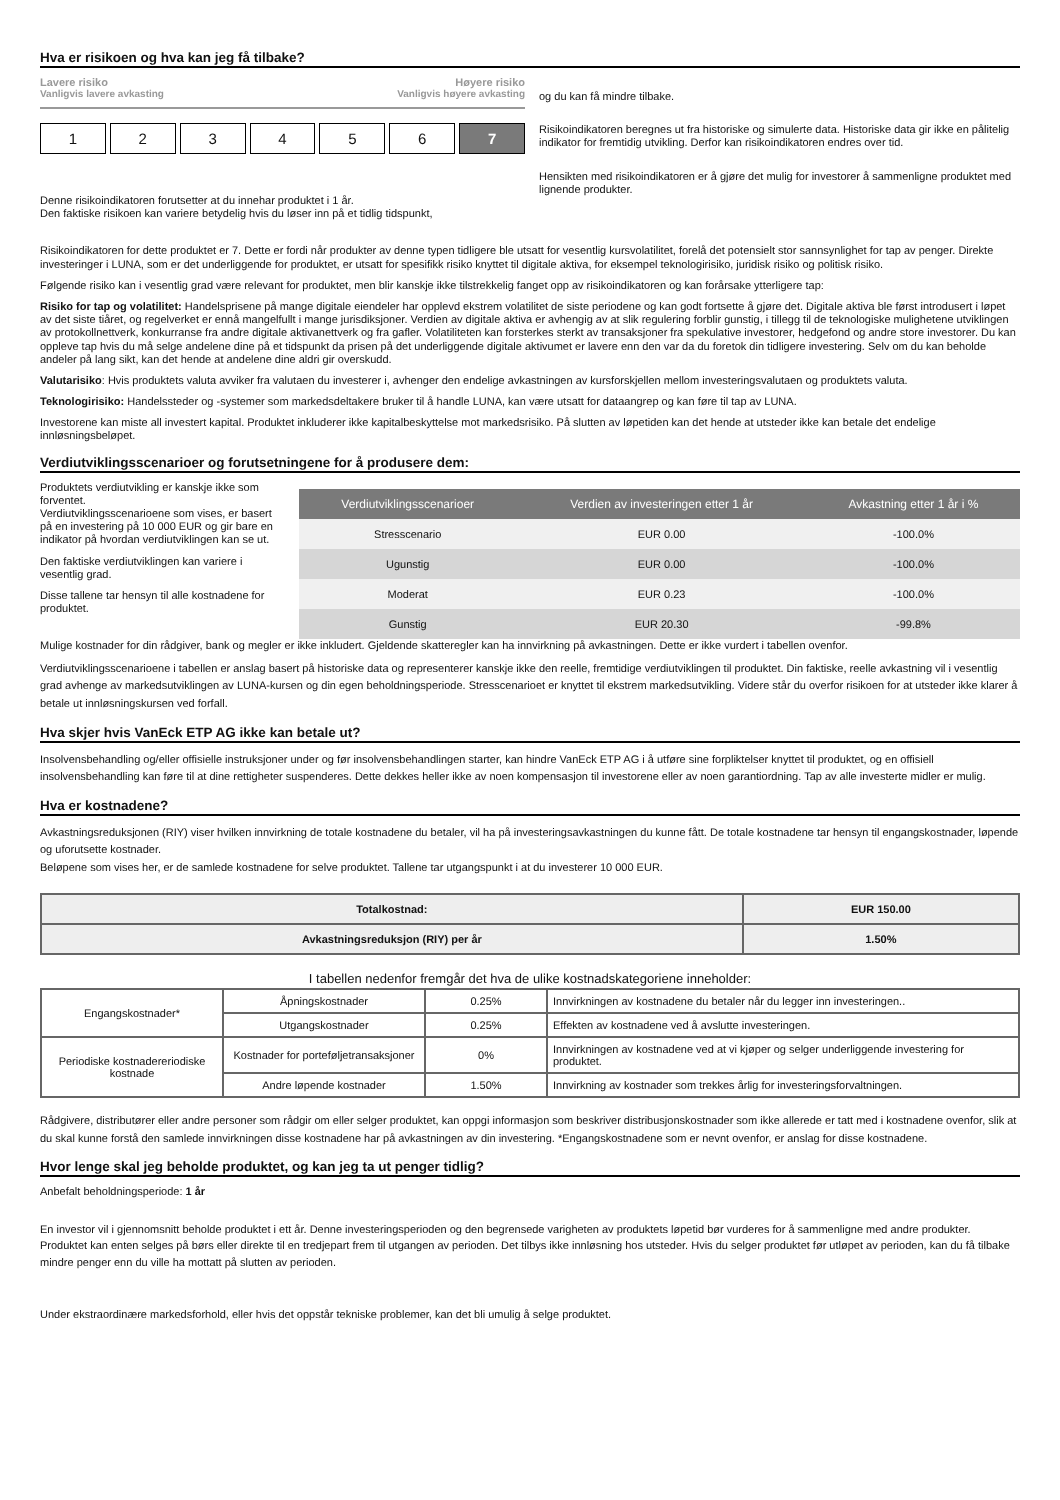Hva er risikoen og hva kan jeg få tilbake?
Lavere risiko Høyere risiko
Vanligvis lavere avkasting Vanligvis høyere avkasting
1 2 3 4 5 6 7
Denne risikoindikatoren forutsetter at du innehar produktet i 1 år.
Den faktiske risikoen kan variere betydelig hvis du løser inn på et tidlig tidspunkt,
og du kan få mindre tilbake.
Risikoindikatoren beregnes ut fra historiske og simulerte data. Historiske data gir ikke en pålitelig indikator for fremtidig utvikling. Derfor kan risikoindikatoren endres over tid.
Hensikten med risikoindikatoren er å gjøre det mulig for investorer å sammenligne produktet med lignende produkter.
Risikoindikatoren for dette produktet er 7. Dette er fordi når produkter av denne typen tidligere ble utsatt for vesentlig kursvolatilitet, forelå det potensielt stor sannsynlighet for tap av penger. Direkte investeringer i LUNA, som er det underliggende for produktet, er utsatt for spesifikk risiko knyttet til digitale aktiva, for eksempel teknologirisiko, juridisk risiko og politisk risiko.
Følgende risiko kan i vesentlig grad være relevant for produktet, men blir kanskje ikke tilstrekkelig fanget opp av risikoindikatoren og kan forårsake ytterligere tap:
Risiko for tap og volatilitet: Handelsprisene på mange digitale eiendeler har opplevd ekstrem volatilitet de siste periodene og kan godt fortsette å gjøre det. Digitale aktiva ble først introdusert i løpet av det siste tiåret, og regelverket er ennå mangelfullt i mange jurisdiksjoner. Verdien av digitale aktiva er avhengig av at slik regulering forblir gunstig, i tillegg til de teknologiske mulighetene utviklingen av protokollnettverk, konkurranse fra andre digitale aktivanettverk og fra gafler. Volatiliteten kan forsterkes sterkt av transaksjoner fra spekulative investorer, hedgefond og andre store investorer. Du kan oppleve tap hvis du må selge andelene dine på et tidspunkt da prisen på det underliggende digitale aktivumet er lavere enn den var da du foretok din tidligere investering. Selv om du kan beholde andeler på lang sikt, kan det hende at andelene dine aldri gir overskudd.
Valutarisiko: Hvis produktets valuta avviker fra valutaen du investerer i, avhenger den endelige avkastningen av kursforskjellen mellom investeringsvalutaen og produktets valuta.
Teknologirisiko: Handelssteder og -systemer som markedsdeltakere bruker til å handle LUNA, kan være utsatt for dataangrep og kan føre til tap av LUNA.
Investorene kan miste all investert kapital. Produktet inkluderer ikke kapitalbeskyttelse mot markedsrisiko. På slutten av løpetiden kan det hende at utsteder ikke kan betale det endelige innløsningsbeløpet.
Verdiutviklingsscenarioer og forutsetningene for å produsere dem:
Produktets verdiutvikling er kanskje ikke som forventet.
Verdiutviklingsscenarioene som vises, er basert på en investering på 10 000 EUR og gir bare en indikator på hvordan verdiutviklingen kan se ut.
Den faktiske verdiutviklingen kan variere i vesentlig grad.
Disse tallene tar hensyn til alle kostnadene for produktet.
| Verdiutviklingsscenarioer | Verdien av investeringen etter 1 år | Avkastning etter 1 år i % |
| --- | --- | --- |
| Stresscenario | EUR 0.00 | -100.0% |
| Ugunstig | EUR 0.00 | -100.0% |
| Moderat | EUR 0.23 | -100.0% |
| Gunstig | EUR 20.30 | -99.8% |
Mulige kostnader for din rådgiver, bank og megler er ikke inkludert. Gjeldende skatteregler kan ha innvirkning på avkastningen. Dette er ikke vurdert i tabellen ovenfor.
Verdiutviklingsscenarioene i tabellen er anslag basert på historiske data og representerer kanskje ikke den reelle, fremtidige verdiutviklingen til produktet. Din faktiske, reelle avkastning vil i vesentlig grad avhenge av markedsutviklingen av LUNA-kursen og din egen beholdningsperiode. Stresscenarioet er knyttet til ekstrem markedsutvikling. Videre står du overfor risikoen for at utsteder ikke klarer å betale ut innløsningskursen ved forfall.
Hva skjer hvis VanEck ETP AG ikke kan betale ut?
Insolvensbehandling og/eller offisielle instruksjoner under og før insolvensbehandlingen starter, kan hindre VanEck ETP AG i å utføre sine forpliktelser knyttet til produktet, og en offisiell insolvensbehandling kan føre til at dine rettigheter suspenderes. Dette dekkes heller ikke av noen kompensasjon til investorene eller av noen garantiordning. Tap av alle investerte midler er mulig.
Hva er kostnadene?
Avkastningsreduksjonen (RIY) viser hvilken innvirkning de totale kostnadene du betaler, vil ha på investeringsavkastningen du kunne fått. De totale kostnadene tar hensyn til engangskostnader, løpende og uforutsette kostnader.
Beløpene som vises her, er de samlede kostnadene for selve produktet. Tallene tar utgangspunkt i at du investerer 10 000 EUR.
| Totalkostnad: | EUR 150.00 |
| Avkastningsreduksjon (RIY) per år | 1.50% |
I tabellen nedenfor fremgår det hva de ulike kostnadskategoriene inneholder:
| Engangskostnader* | Åpningskostnader | 0.25% | Innvirkningen av kostnadene du betaler når du legger inn investeringen.. |
| | Utgangskostnader | 0.25% | Effekten av kostnadene ved å avslutte investeringen. |
| Periodiske kostnadereriodiske kostnade | Kostnader for porteføljetransaksjoner | 0% | Innvirkningen av kostnadene ved at vi kjøper og selger underliggende investering for produktet. |
| | Andre løpende kostnader | 1.50% | Innvirkning av kostnader som trekkes årlig for investeringsforvaltningen. |
Rådgivere, distributører eller andre personer som rådgir om eller selger produktet, kan oppgi informasjon som beskriver distribusjonskostnader som ikke allerede er tatt med i kostnadene ovenfor, slik at du skal kunne forstå den samlede innvirkningen disse kostnadene har på avkastningen av din investering. *Engangskostnadene som er nevnt ovenfor, er anslag for disse kostnadene.
Hvor lenge skal jeg beholde produktet, og kan jeg ta ut penger tidlig?
Anbefalt beholdningsperiode: 1 år
En investor vil i gjennomsnitt beholde produktet i ett år. Denne investeringsperioden og den begrensede varigheten av produktets løpetid bør vurderes for å sammenligne med andre produkter. Produktet kan enten selges på børs eller direkte til en tredjepart frem til utgangen av perioden. Det tilbys ikke innløsning hos utsteder. Hvis du selger produktet før utløpet av perioden, kan du få tilbake mindre penger enn du ville ha mottatt på slutten av perioden.
Under ekstraordinære markedsforhold, eller hvis det oppstår tekniske problemer, kan det bli umulig å selge produktet.